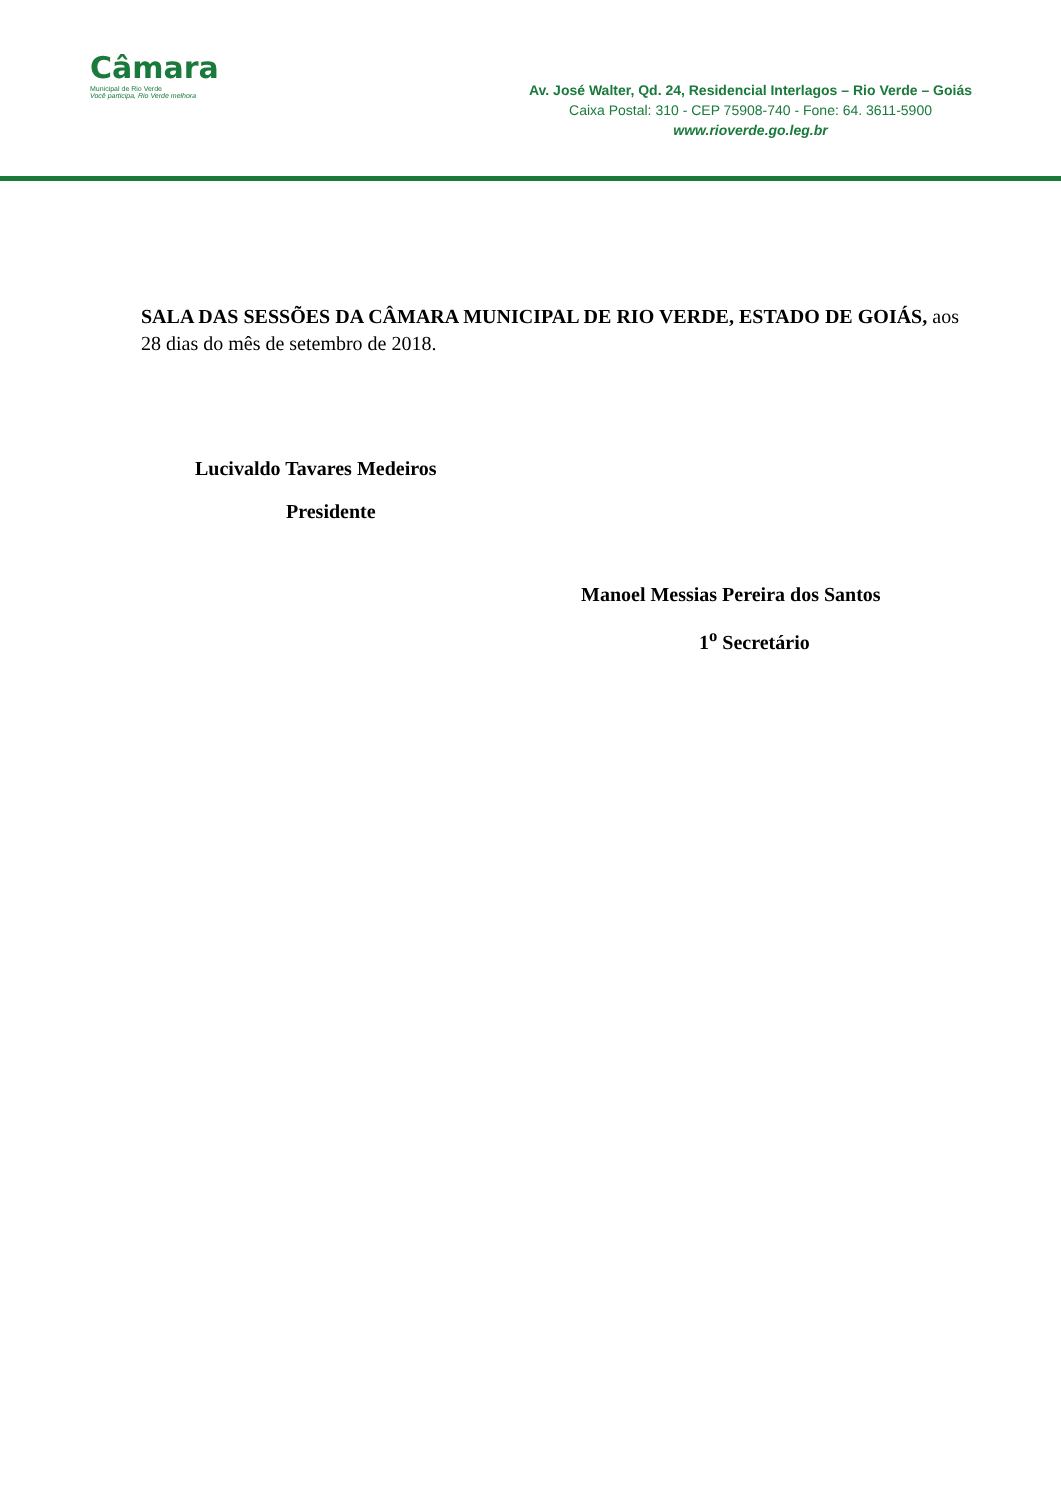Câmara
Municipal de Rio Verde
Você participa, Rio Verde melhora
Av. José Walter, Qd. 24, Residencial Interlagos – Rio Verde – Goiás
Caixa Postal: 310 - CEP 75908-740 - Fone: 64. 3611-5900
www.rioverde.go.leg.br
SALA DAS SESSÕES DA CÂMARA MUNICIPAL DE RIO VERDE, ESTADO DE GOIÁS, aos 28 dias do mês de setembro de 2018.
Lucivaldo Tavares Medeiros
Presidente
Manoel Messias Pereira dos Santos
1<sup>o</sup> Secretário